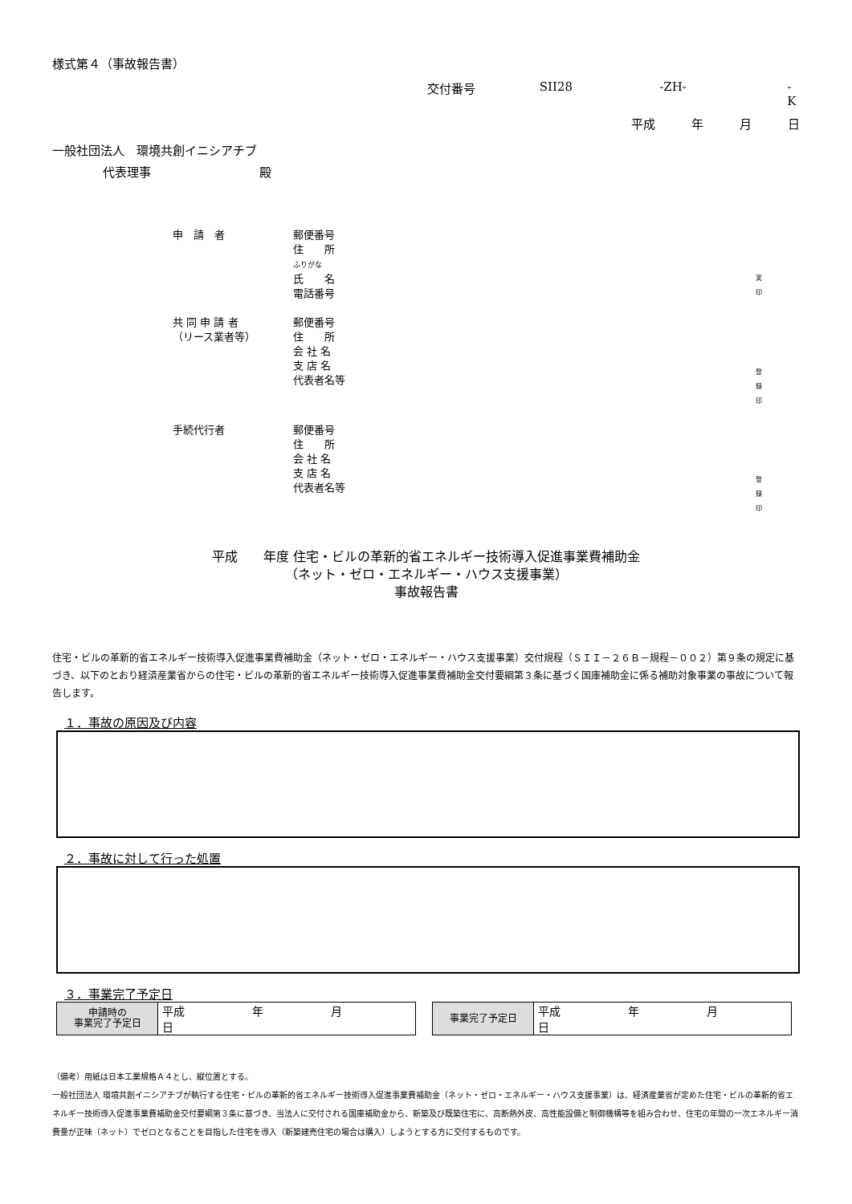様式第４（事故報告書）
交付番号 SII28 -ZH- -K
平成 年 月 日
一般社団法人　環境共創イニシアチブ
代表理事　　　　　　　　　殿
申　請　者
郵便番号
住　　所
ふりがな
氏　　名
電話番号
実
印
共 同 申 請 者
（リース業者等）
郵便番号
住　　所
会 社 名
支 店 名
代表者名等
登
録
印
手続代行者
郵便番号
住　　所
会 社 名
支 店 名
代表者名等
登
録
印
平成　　年度 住宅・ビルの革新的省エネルギー技術導入促進事業費補助金
（ネット・ゼロ・エネルギー・ハウス支援事業）
事故報告書
住宅・ビルの革新的省エネルギー技術導入促進事業費補助金（ネット・ゼロ・エネルギー・ハウス支援事業）交付規程（ＳＩＩ－２６Ｂ－規程－００２）第９条の規定に基づき、以下のとおり経済産業省からの住宅・ビルの革新的省エネルギー技術導入促進事業費補助金交付要綱第３条に基づく国庫補助金に係る補助対象事業の事故について報告します。
１．事故の原因及び内容
２．事故に対して行った処置
３．事業完了予定日
| 申請時の 事業完了予定日 | 平成 年 月 日 |
| 事業完了予定日 | 平成 年 月 日 |
（備考）用紙は日本工業規格Ａ４とし、縦位置とする。
一般社団法人 環境共創イニシアチブが執行する住宅・ビルの革新的省エネルギー技術導入促進事業費補助金（ネット・ゼロ・エネルギー・ハウス支援事業）は、経済産業省が定めた住宅・ビルの革新的省エネルギー技術導入促進事業費補助金交付要綱第３条に基づき、当法人に交付される国庫補助金から、新築及び既築住宅に、高断熱外皮、高性能設備と制御機構等を組み合わせ、住宅の年間の一次エネルギー消費量が正味（ネット）でゼロとなることを目指した住宅を導入（新築建売住宅の場合は購入）しようとする方に交付するものです。